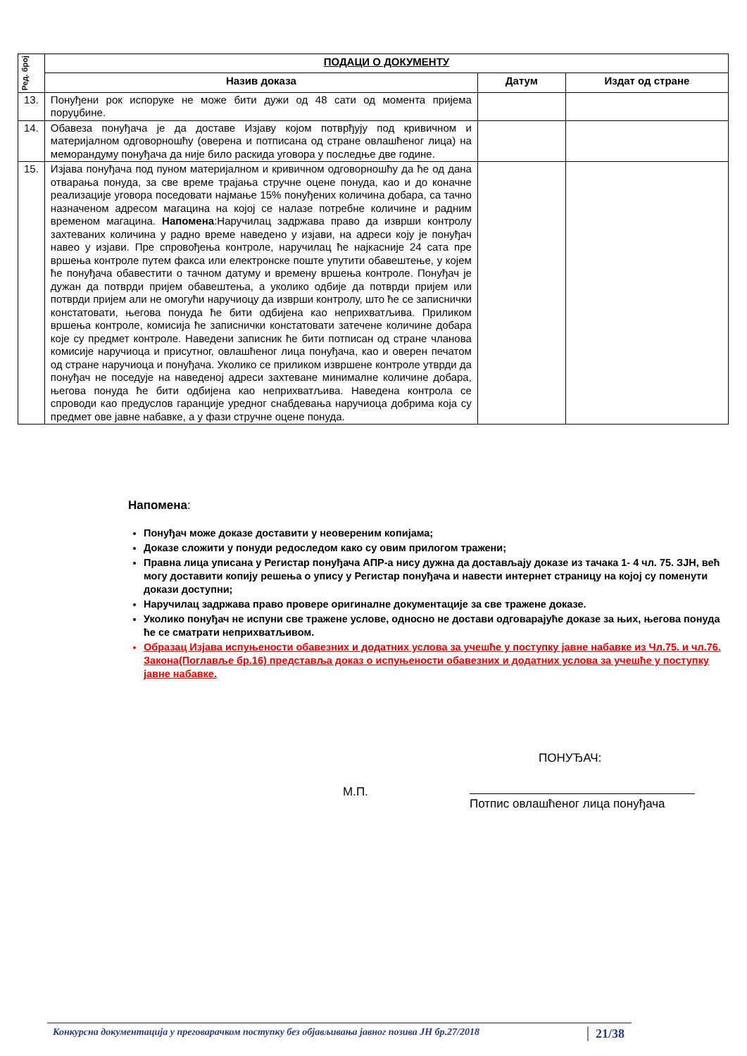| Ред. број | ПОДАЦИ О ДОКУМЕНТУ | | |
| --- | --- | --- | --- |
| | Назив доказа | Датум | Издат од стране |
| 13. | Понуђени рок испоруке не може бити дужи од 48 сати од момента пријема поруџбине. | | |
| 14. | Обавеза понуђача је да доставе Изјаву којом потврђују под кривичном и материјалном одговорношћу (оверена и потписана од стране овлашћеног лица) на меморандуму понуђача да није било раскида уговора у последње две године. | | |
| 15. | Изјава понуђача под пуном материјалном и кривичном одговорношћу да ће од дана отварања понуда, за све време трајања стручне оцене понуда, као и до коначне реализације уговора поседовати најмање 15% понуђених количина добара, са тачно назначеном адресом магацина на којој се налазе потребне количине и радним временом магацина. Напомена :Наручилац задржава право да изврши контролу захтеваних количина у радно време наведено у изјави, на адреси коју је понуђач навео у изјави. Пре спровођења контроле, наручилац ће најкасније 24 сата пре вршења контроле путем факса или електронске поште упутити обавештење, у којем ће понуђача обавестити о тачном датуму и времену вршења контроле. Понуђач је дужан да потврди пријем обавештења, а уколико одбије да потврди пријем или потврди пријем али не омогући наручиоцу да изврши контролу, што ће се записнички констатовати, његова понуда ће бити одбијена као неприхватљива. Приликом вршења контроле, комисија ће записнички констатовати затечене количине добара које су предмет контроле. Наведени записник ће бити потписан од стране чланова комисије наручиоца и присутног, овлашћеног лица понуђача, као и оверен печатом од стране наручиоца и понуђача. Уколико се приликом извршене контроле утврди да понуђач не поседује на наведеној адреси захтеване минималне количине добара, његова понуда ће бити одбијена као неприхватљива. Наведена контрола се спроводи као предуслов гаранције уредног снабдевања наручиоца добрима која су предмет ове јавне набавке, а у фази стручне оцене понуда. | | |
Напомена:
Понуђач може доказе доставити у неовереним копијама;
Доказе сложити у понуди редоследом како су овим прилогом тражени;
Правна лица уписана у Регистар понуђача АПР-а нису дужна да достављају доказе из тачака 1- 4 чл. 75. ЗЈН, већ могу доставити копију решења о упису у Регистар понуђача и навести интернет страницу на којој су поменути докази доступни;
Наручилац задржава право провере оригиналне документације за све тражене доказе.
Уколико понуђач не испуни све тражене услове, односно не достави одговарајуће доказе за њих, његова понуда ће се сматрати неприхватљивом.
Образац Изјава испуњености обавезних и додатних услова за учешће у поступку јавне набавке из Чл.75. и чл.76. Закона(Поглавље бр.16) представља доказ о испуњености обавезних и додатних услова за учешће у поступку јавне набавке.
ПОНУЂАЧ:
М.П.
Потпис овлашћеног лица понуђача
Конкурсна документација у преговарачком поступку без објављивања јавног позива ЈН бр.27/2018 21/38